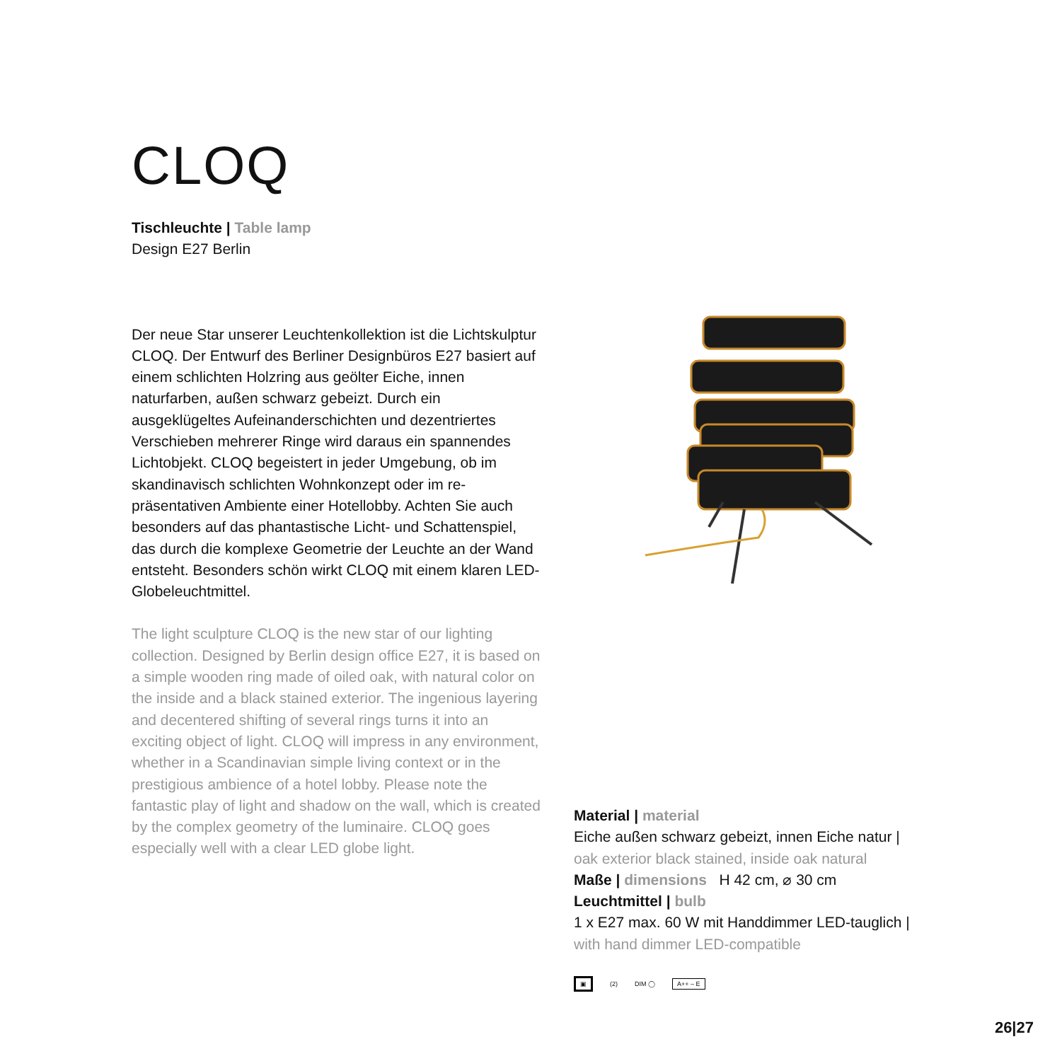CLOQ
Tischleuchte | Table lamp
Design E27 Berlin
Der neue Star unserer Leuchtenkollektion ist die Licht­skulptur CLOQ. Der Entwurf des Berliner Designbüros E27 basiert auf einem schlichten Holzring aus geölter Eiche, innen naturfarben, außen schwarz gebeizt. Durch ein ausgeklügeltes Aufeinanderschichten und dezen­triertes Verschieben mehrerer Ringe wird daraus ein spannendes Lichtobjekt. CLOQ begeistert in jeder Um­gebung, ob im skandinavisch schlichten Wohnkonzept oder im re-präsentativen Ambiente einer Hotellobby. Achten Sie auch besonders auf das phantastische Licht- und Schattenspiel, das durch die komplexe Geometrie der Leuchte an der Wand entsteht. Besonders schön wirkt CLOQ mit einem klaren LED-Globeleuchtmittel.
The light sculpture CLOQ is the new star of our lighting collection. Designed by Berlin design office E27, it is based on a simple wooden ring made of oiled oak, with natural color on the inside and a black stained exterior. The ingenious layering and decentered shifting of sever­al rings turns it into an exciting object of light. CLOQ will impress in any environment, whether in a Scandinavian simple living context or in the prestigious ambience of a hotel lobby. Please note the fantastic play of light and shadow on the wall, which is created by the complex geometry of the luminaire. CLOQ goes especially well with a clear LED globe light.
Material | material
Eiche außen schwarz gebeizt, innen Eiche natur |
oak exterior black stained, inside oak natural
Maße | dimensions H 42 cm, ⌀ 30 cm
Leuchtmittel | bulb
1 x E27 max. 60 W mit Handdimmer LED-tauglich |
with hand dimmer LED-compatible
▣ (2) DIM ◯ A++ – E
26|27